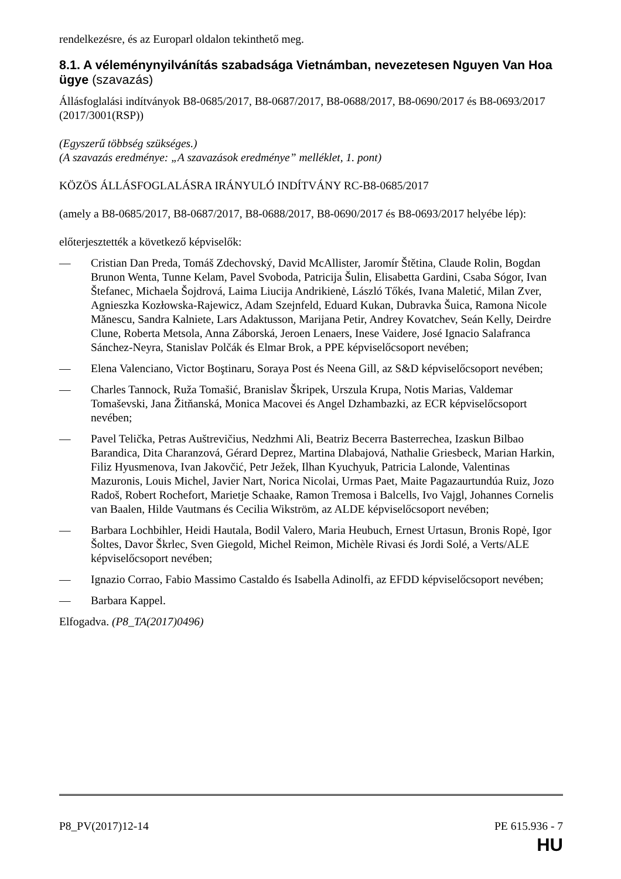rendelkezésre, és az Europarl oldalon tekinthető meg.
8.1. A véleménynyilvánítás szabadsága Vietnámban, nevezetesen Nguyen Van Hoa ügye (szavazás)
Állásfoglalási indítványok B8-0685/2017, B8-0687/2017, B8-0688/2017, B8-0690/2017 és B8-0693/2017 (2017/3001(RSP))
(Egyszerű többség szükséges.)
(A szavazás eredménye: „A szavazások eredménye” melléklet, 1. pont)
KÖZÖS ÁLLÁSFOGLALÁSRA IRÁNYULÓ INDÍTVÁNY RC-B8-0685/2017
(amely a B8-0685/2017, B8-0687/2017, B8-0688/2017, B8-0690/2017 és B8-0693/2017 helyébe lép):
előterjesztették a következő képviselők:
— Cristian Dan Preda, Tomáš Zdechovský, David McAllister, Jaromír Štětina, Claude Rolin, Bogdan Brunon Wenta, Tunne Kelam, Pavel Svoboda, Patricija Šulin, Elisabetta Gardini, Csaba Sógor, Ivan Štefanec, Michaela Šojdrová, Laima Liucija Andrikienė, László Tőkés, Ivana Maletić, Milan Zver, Agnieszka Kozłowska-Rajewicz, Adam Szejnfeld, Eduard Kukan, Dubravka Šuica, Ramona Nicole Mănescu, Sandra Kalniete, Lars Adaktusson, Marijana Petir, Andrey Kovatchev, Seán Kelly, Deirdre Clune, Roberta Metsola, Anna Záborská, Jeroen Lenaers, Inese Vaidere, José Ignacio Salafranca Sánchez-Neyra, Stanislav Polčák és Elmar Brok, a PPE képviselőcsoport nevében;
— Elena Valenciano, Victor Boştinaru, Soraya Post és Neena Gill, az S&D képviselőcsoport nevében;
— Charles Tannock, Ruža Tomašić, Branislav Škripek, Urszula Krupa, Notis Marias, Valdemar Tomaševski, Jana Žitňanská, Monica Macovei és Angel Dzhambazki, az ECR képviselőcsoport nevében;
— Pavel Telička, Petras Auštrevičius, Nedzhmi Ali, Beatriz Becerra Basterrechea, Izaskun Bilbao Barandica, Dita Charanzová, Gérard Deprez, Martina Dlabajová, Nathalie Griesbeck, Marian Harkin, Filiz Hyusmenova, Ivan Jakovčić, Petr Ježek, Ilhan Kyuchyuk, Patricia Lalonde, Valentinas Mazuronis, Louis Michel, Javier Nart, Norica Nicolai, Urmas Paet, Maite Pagazaurtundúa Ruiz, Jozo Radoš, Robert Rochefort, Marietje Schaake, Ramon Tremosa i Balcells, Ivo Vajgl, Johannes Cornelis van Baalen, Hilde Vautmans és Cecilia Wikström, az ALDE képviselőcsoport nevében;
— Barbara Lochbihler, Heidi Hautala, Bodil Valero, Maria Heubuch, Ernest Urtasun, Bronis Ropė, Igor Šoltes, Davor Škrlec, Sven Giegold, Michel Reimon, Michèle Rivasi és Jordi Solé, a Verts/ALE képviselőcsoport nevében;
— Ignazio Corrao, Fabio Massimo Castaldo és Isabella Adinolfi, az EFDD képviselőcsoport nevében;
— Barbara Kappel.
Elfogadva. (P8_TA(2017)0496)
P8_PV(2017)12-14 PE 615.936 - 7
HU